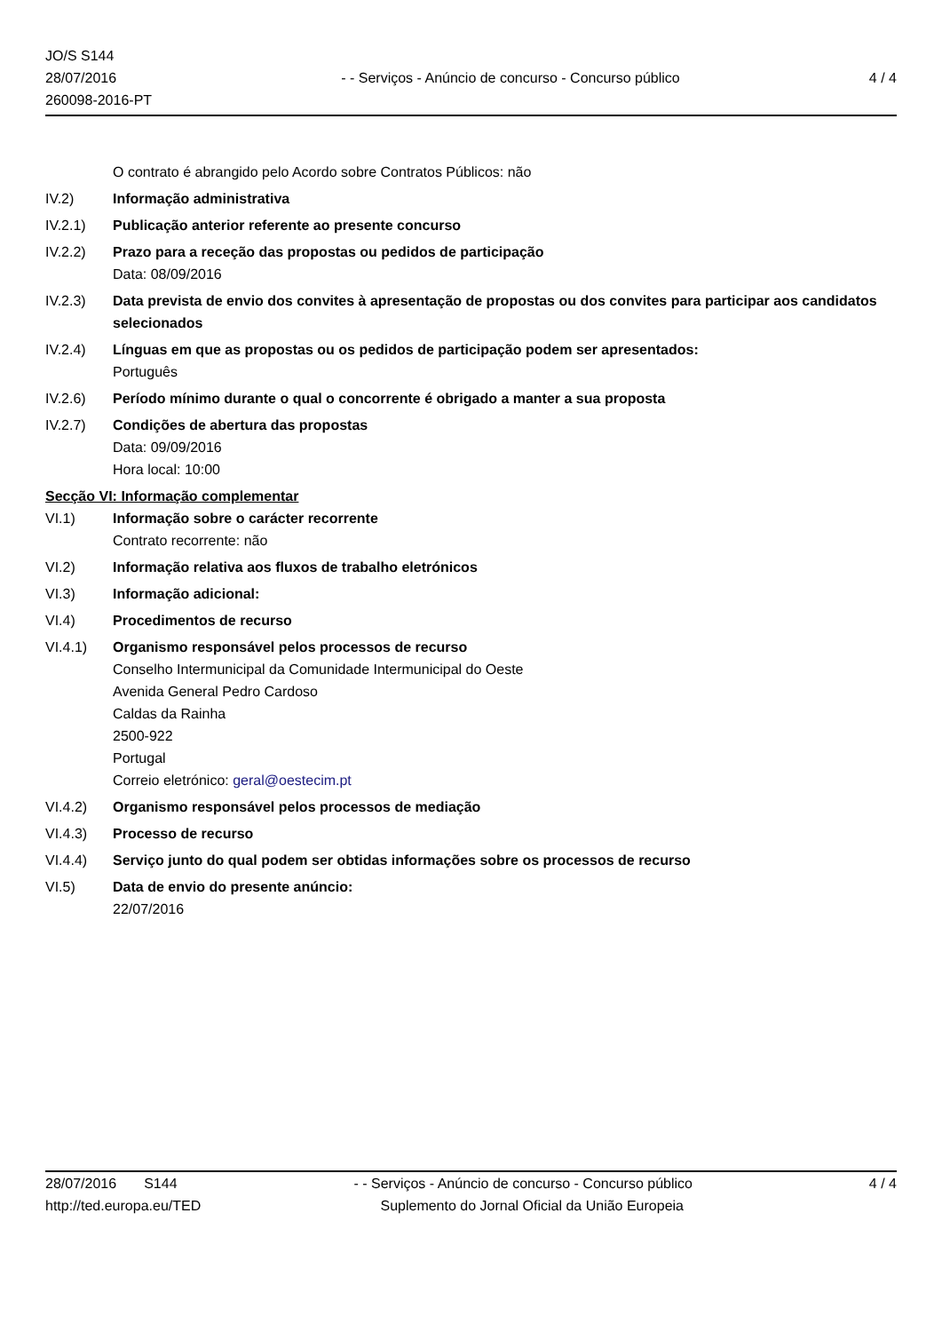JO/S S144
28/07/2016
260098-2016-PT
- - Serviços - Anúncio de concurso - Concurso público
4 / 4
O contrato é abrangido pelo Acordo sobre Contratos Públicos: não
IV.2) Informação administrativa
IV.2.1) Publicação anterior referente ao presente concurso
IV.2.2) Prazo para a receção das propostas ou pedidos de participação
Data: 08/09/2016
IV.2.3) Data prevista de envio dos convites à apresentação de propostas ou dos convites para participar aos candidatos selecionados
IV.2.4) Línguas em que as propostas ou os pedidos de participação podem ser apresentados:
Português
IV.2.6) Período mínimo durante o qual o concorrente é obrigado a manter a sua proposta
IV.2.7) Condições de abertura das propostas
Data: 09/09/2016
Hora local: 10:00
Secção VI: Informação complementar
VI.1) Informação sobre o carácter recorrente
Contrato recorrente: não
VI.2) Informação relativa aos fluxos de trabalho eletrónicos
VI.3) Informação adicional:
VI.4) Procedimentos de recurso
VI.4.1) Organismo responsável pelos processos de recurso
Conselho Intermunicipal da Comunidade Intermunicipal do Oeste
Avenida General Pedro Cardoso
Caldas da Rainha
2500-922
Portugal
Correio eletrónico: geral@oestecim.pt
VI.4.2) Organismo responsável pelos processos de mediação
VI.4.3) Processo de recurso
VI.4.4) Serviço junto do qual podem ser obtidas informações sobre os processos de recurso
VI.5) Data de envio do presente anúncio:
22/07/2016
28/07/2016 S144 - - Serviços - Anúncio de concurso - Concurso público 4 / 4
http://ted.europa.eu/TED Suplemento do Jornal Oficial da União Europeia